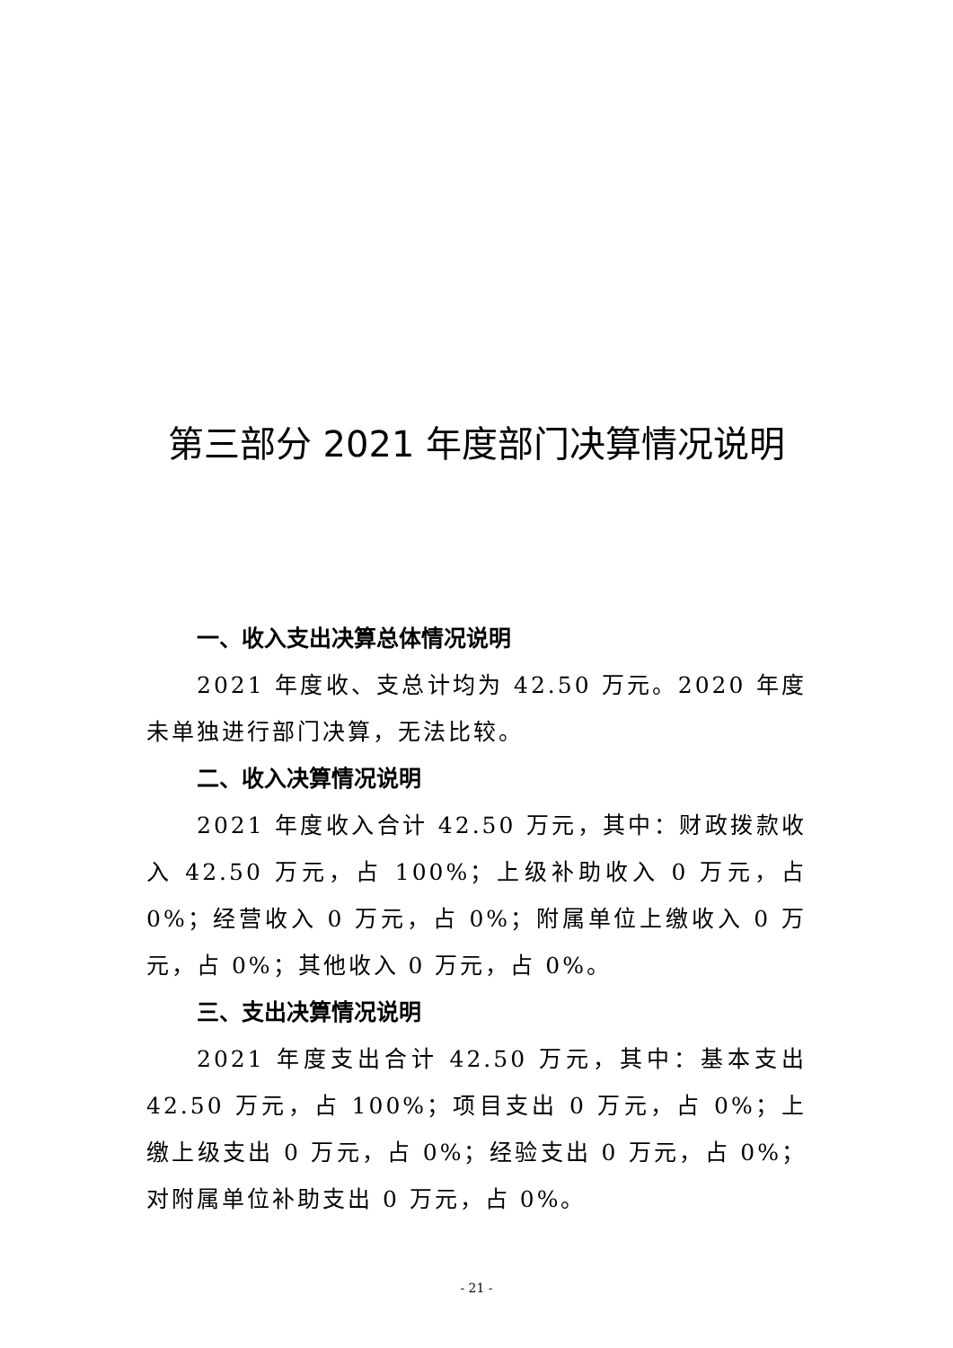第三部分 2021 年度部门决算情况说明
一、收入支出决算总体情况说明
2021 年度收、支总计均为 42.50 万元。2020 年度未单独进行部门决算，无法比较。
二、收入决算情况说明
2021 年度收入合计 42.50 万元，其中：财政拨款收入 42.50 万元，占 100%；上级补助收入 0 万元，占 0%；经营收入 0 万元，占 0%；附属单位上缴收入 0 万元，占 0%；其他收入 0 万元，占 0%。
三、支出决算情况说明
2021 年度支出合计 42.50 万元，其中：基本支出 42.50 万元，占 100%；项目支出 0 万元，占 0%；上缴上级支出 0 万元，占 0%；经验支出 0 万元，占 0%；对附属单位补助支出 0 万元，占 0%。
- 21 -